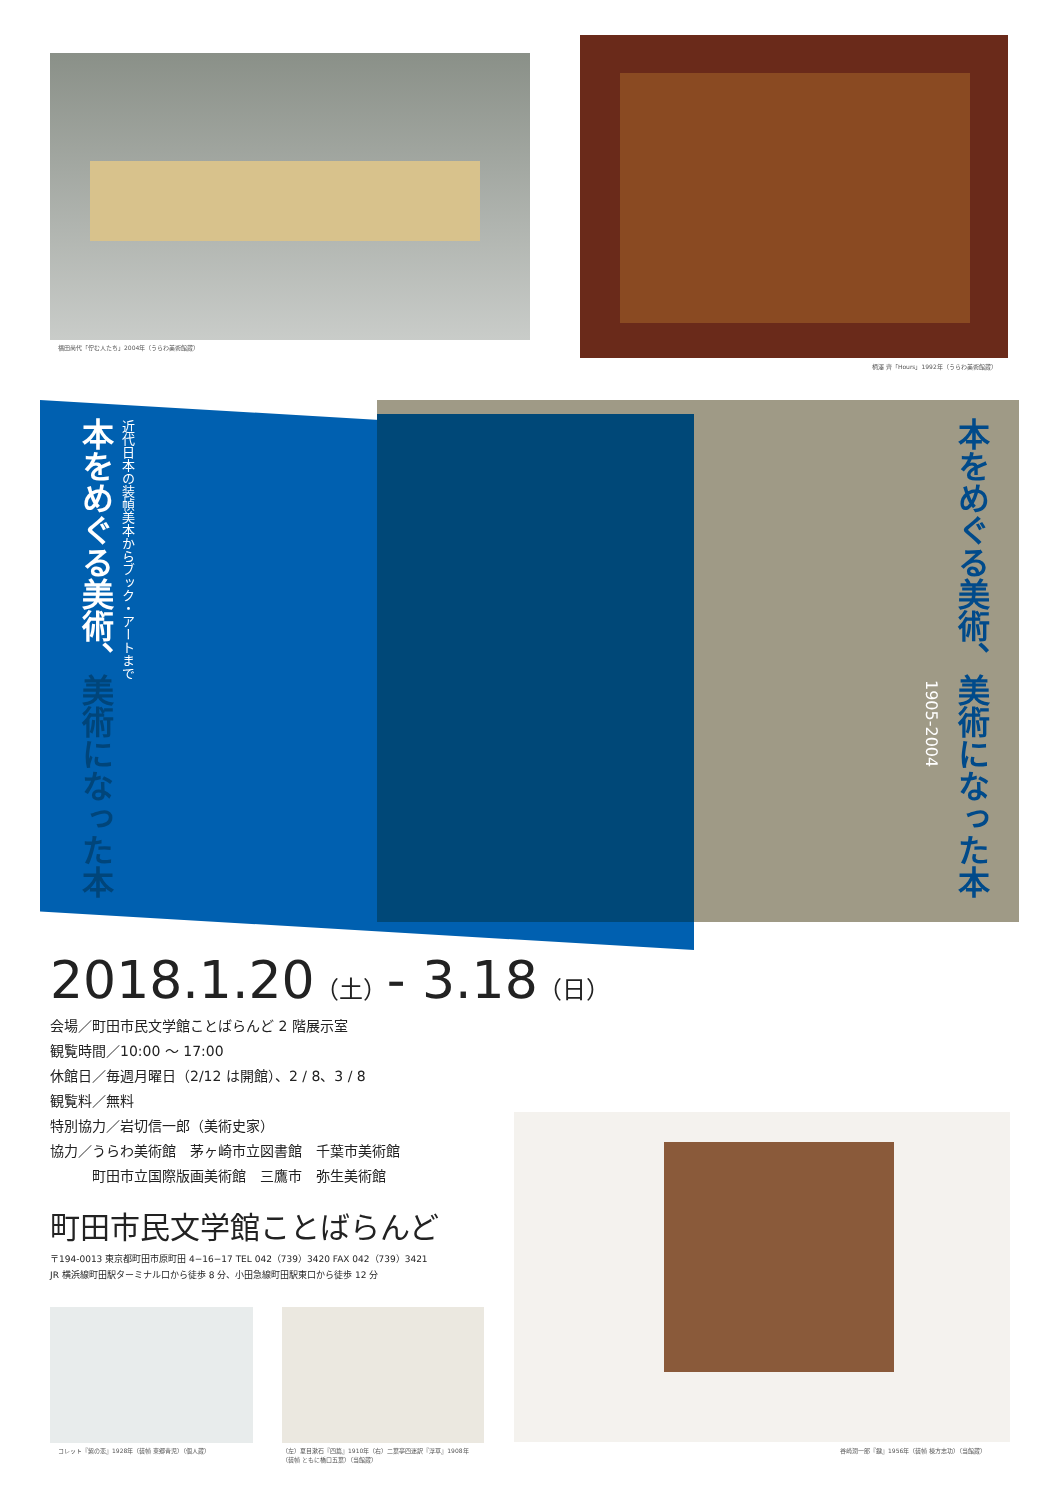福田尚代「佇む人たち」2004年（うらわ美術館蔵）
柄澤 齊「Hours」1992年（うらわ美術館蔵）
本をめぐる美術、美術になった本
近代日本の装幀美本からブック・アートまで
本をめぐる美術、美術になった本
1905-2004
2018.1.20（土）- 3.18（日）
会場／町田市民文学館ことばらんど 2 階展示室
観覧時間／10:00 〜 17:00
休館日／毎週月曜日（2/12 は開館）、2 / 8、3 / 8
観覧料／無料
特別協力／岩切信一郎（美術史家）
協力／うらわ美術館　茅ヶ崎市立図書館　千葉市美術館
　　　町田市立国際版画美術館　三鷹市　弥生美術館
町田市民文学館ことばらんど
〒194-0013 東京都町田市原町田 4−16−17 TEL 042（739）3420 FAX 042（739）3421
JR 横浜線町田駅ターミナル口から徒歩 8 分、小田急線町田駅東口から徒歩 12 分
谷崎潤一郎『鍵』1956年（装幀 棟方志功）（当館蔵）
コレット『紫の恋』1928年（装幀 東郷青児）（個人蔵）
（左）夏目漱石『四篇』1910年（右）二葉亭四迷訳『浮草』1908年
（装幀 ともに橋口五葉）（当館蔵）